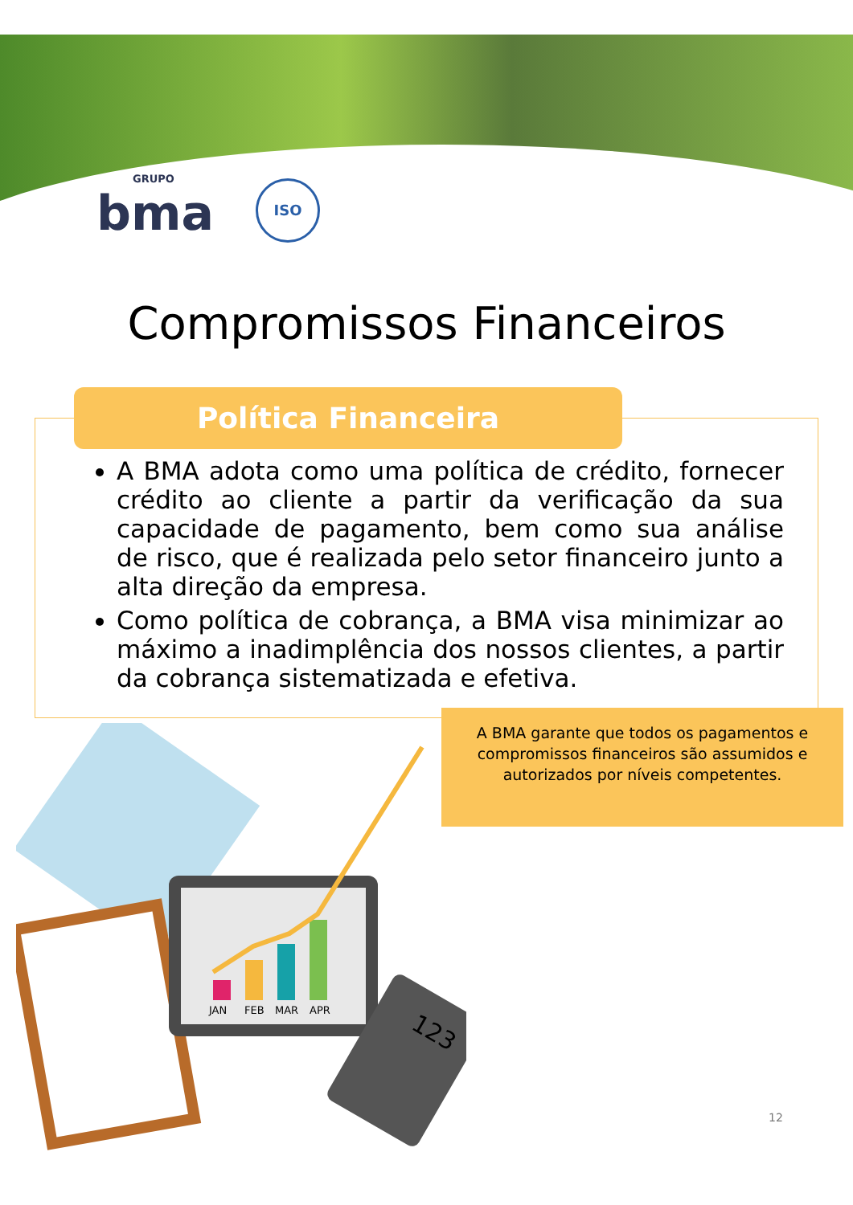GRUPO
bma
ISO
Compromissos Financeiros
Política Financeira
A BMA adota como uma política de crédito, fornecer crédito ao cliente a partir da verificação da sua capacidade de pagamento, bem como sua análise de risco, que é realizada pelo setor financeiro junto a alta direção da empresa.
Como política de cobrança, a BMA visa minimizar ao máximo a inadimplência dos nossos clientes, a partir da cobrança sistematizada e efetiva.
A BMA garante que todos os pagamentos e compromissos financeiros são assumidos e autorizados por níveis competentes.
JAN
FEB
MAR
APR
123
12